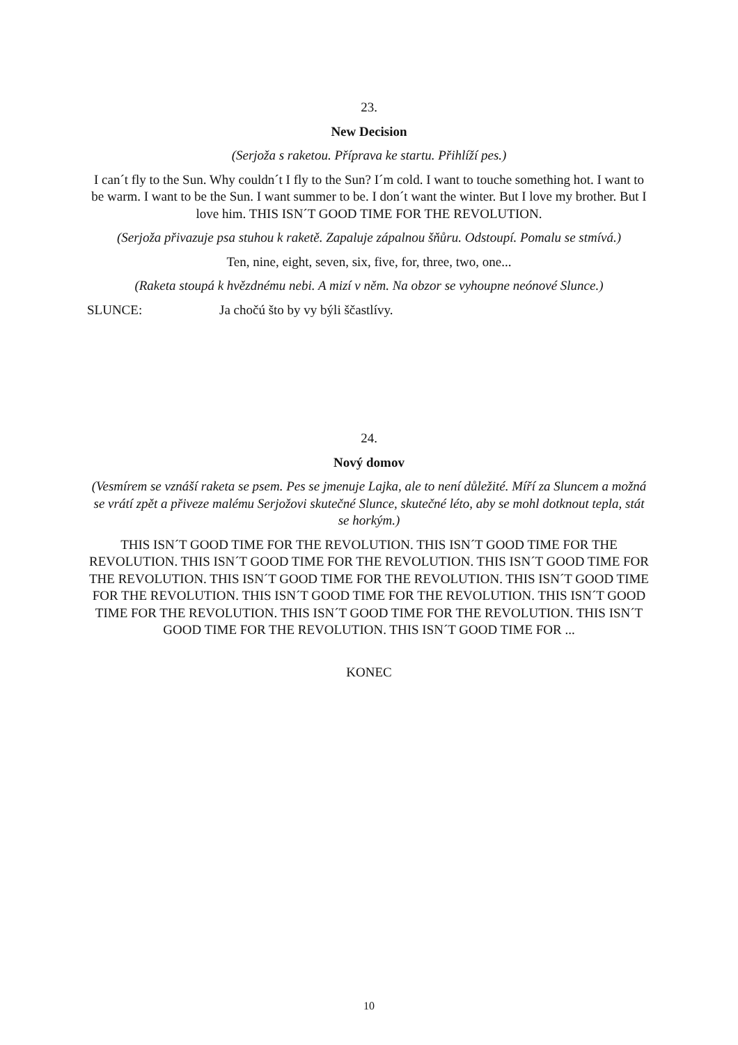23.
New Decision
(Serjoža s raketou. Příprava ke startu. Přihlíží pes.)
I can´t fly to the Sun. Why couldn´t I fly to the Sun? I´m cold. I want to touche something hot. I want to be warm. I want to be the Sun. I want summer to be. I don´t want the winter. But I love my brother. But I love him. THIS ISN´T GOOD TIME FOR THE REVOLUTION.
(Serjoža přivazuje psa stuhou k raketě. Zapaluje zápalnou šňůru. Odstoupí. Pomalu se stmívá.)
Ten, nine, eight, seven, six, five, for, three, two, one...
(Raketa stoupá k hvězdnému nebi. A mizí v něm. Na obzor se vyhoupne neónové Slunce.)
SLUNCE: Ja chočú što by vy býli ščastlívy.
24.
Nový domov
(Vesmírem se vznáší raketa se psem. Pes se jmenuje Lajka, ale to není důležité. Míří za Sluncem a možná se vrátí zpět a přiveze malému Serjožovi skutečné Slunce, skutečné léto, aby se mohl dotknout tepla, stát se horkým.)
THIS ISN´T GOOD TIME FOR THE REVOLUTION. THIS ISN´T GOOD TIME FOR THE REVOLUTION. THIS ISN´T GOOD TIME FOR THE REVOLUTION. THIS ISN´T GOOD TIME FOR THE REVOLUTION. THIS ISN´T GOOD TIME FOR THE REVOLUTION. THIS ISN´T GOOD TIME FOR THE REVOLUTION. THIS ISN´T GOOD TIME FOR THE REVOLUTION. THIS ISN´T GOOD TIME FOR THE REVOLUTION. THIS ISN´T GOOD TIME FOR THE REVOLUTION. THIS ISN´T GOOD TIME FOR THE REVOLUTION. THIS ISN´T GOOD TIME FOR ...
KONEC
10